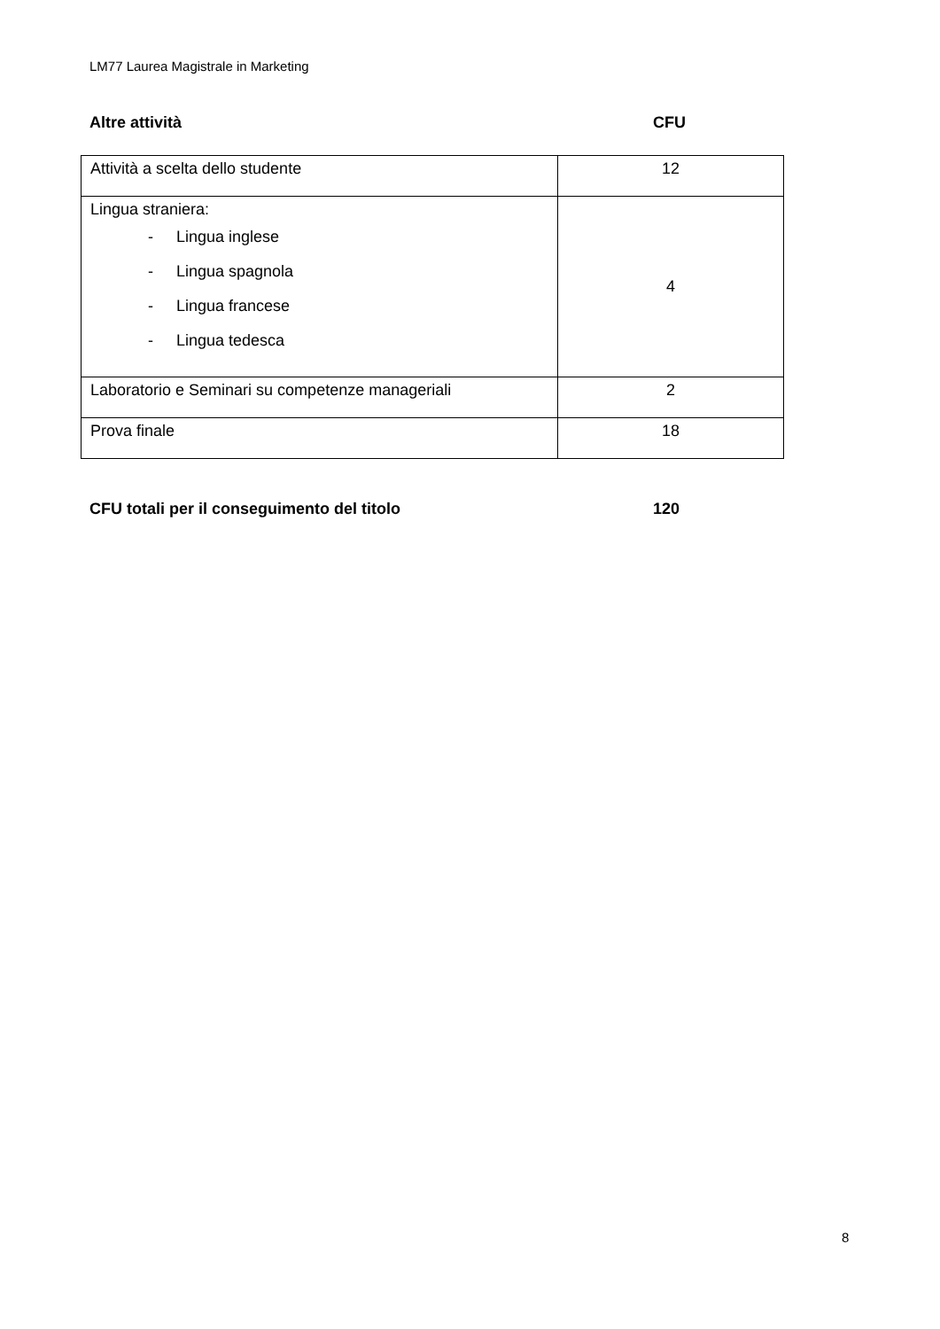LM77 Laurea Magistrale in Marketing
Altre attività CFU
| Attività a scelta dello studente | 12 |
| Lingua straniera: - Lingua inglese - Lingua spagnola - Lingua francese - Lingua tedesca | 4 |
| Laboratorio e Seminari su competenze manageriali | 2 |
| Prova finale | 18 |
CFU totali per il conseguimento del titolo 120
8